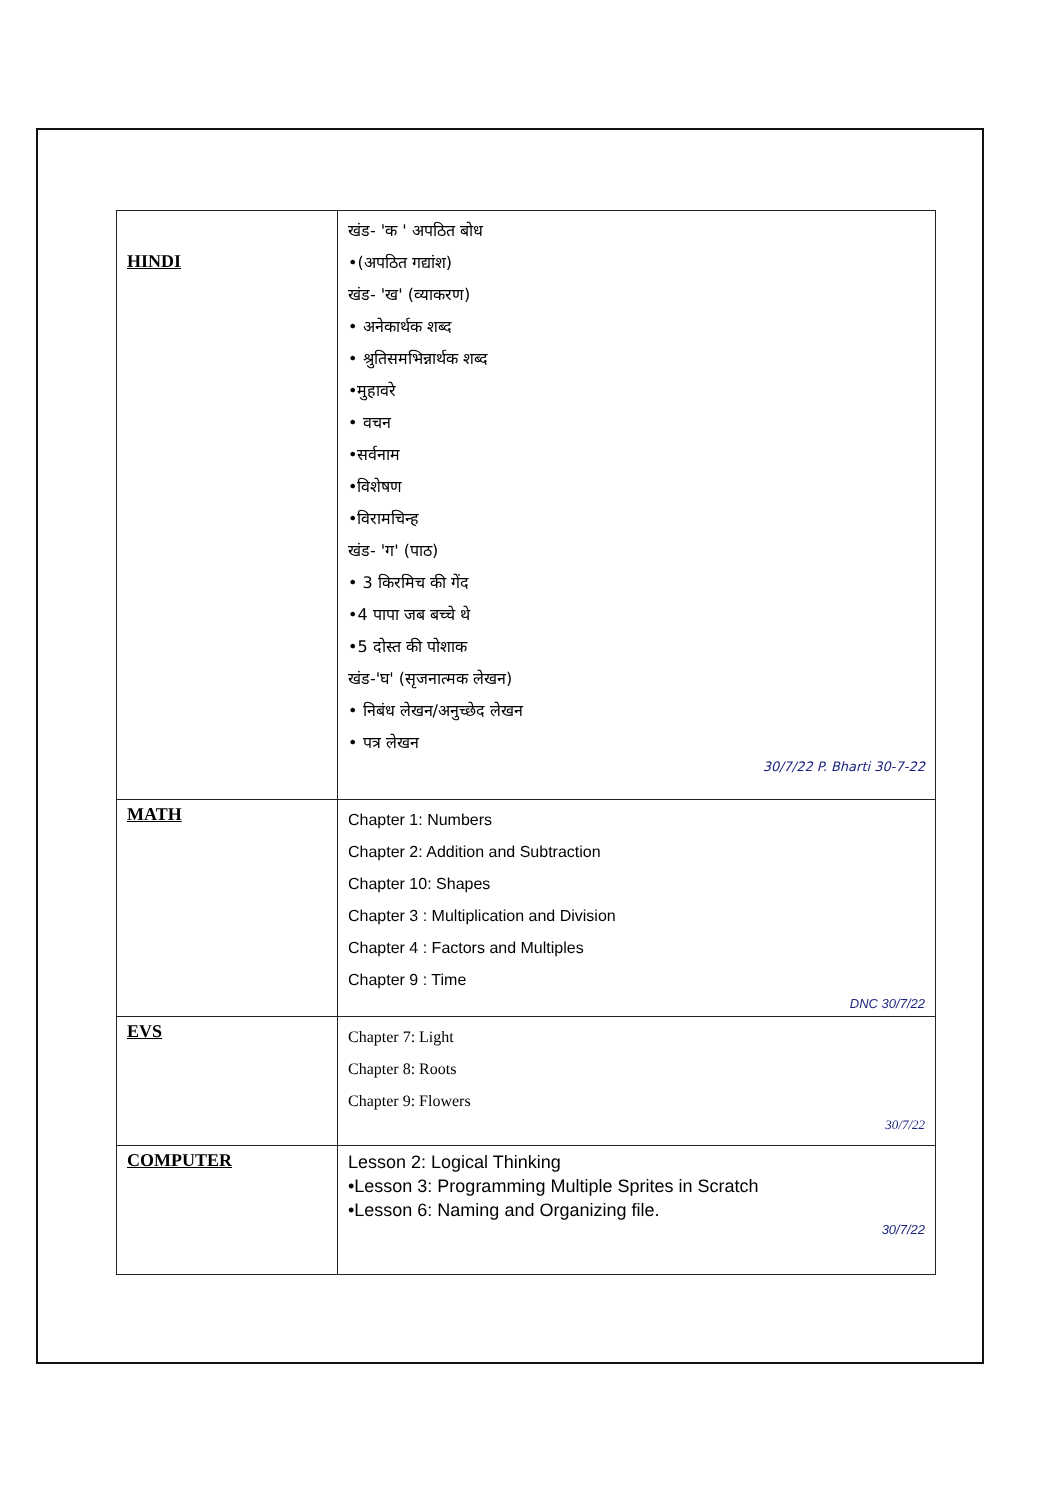| HINDI | खंड- 'क ' अपठित बोध •(अपठित गद्यांश) खंड- 'ख' (व्याकरण) • अनेकार्थक शब्द • श्रुतिसमभिन्नार्थक शब्द •मुहावरे • वचन •सर्वनाम •विशेषण •विरामचिन्ह खंड- 'ग' (पाठ) • 3 किरमिच की गेंद •4 पापा जब बच्चे थे •5 दोस्त की पोशाक खंड-'घ' (सृजनात्मक लेखन) • निबंध लेखन/अनुच्छेद लेखन • पत्र लेखन 30/7/22 P. Bharti 30-7-22 |
| MATH | Chapter 1: Numbers Chapter 2: Addition and Subtraction Chapter 10: Shapes Chapter 3 : Multiplication and Division Chapter 4 : Factors and Multiples Chapter 9 : Time DNC 30/7/22 |
| EVS | Chapter 7: Light Chapter 8: Roots Chapter 9: Flowers 30/7/22 |
| COMPUTER | Lesson 2: Logical Thinking •Lesson 3: Programming Multiple Sprites in Scratch •Lesson 6: Naming and Organizing file. 30/7/22 |